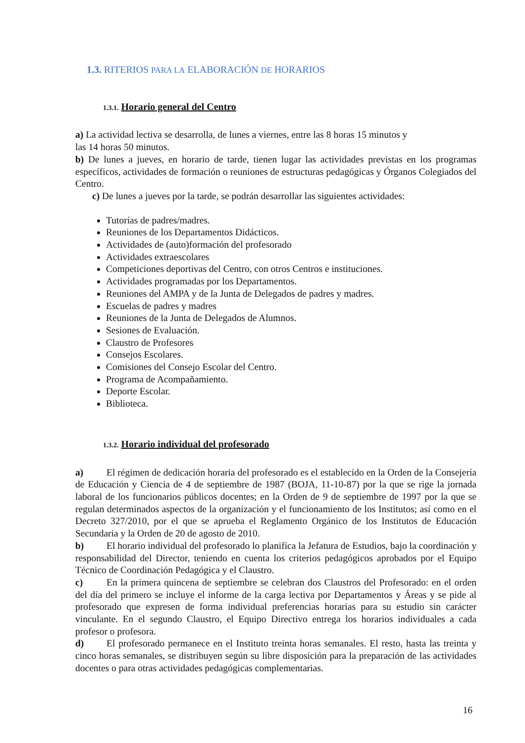1.3. RITERIOS PARA LA ELABORACIÓN DE HORARIOS
1.3.1. Horario general del Centro
a) La actividad lectiva se desarrolla, de lunes a viernes, entre las 8 horas 15 minutos y
las 14 horas 50 minutos.
b) De lunes a jueves, en horario de tarde, tienen lugar las actividades previstas en los programas específicos, actividades de formación o reuniones de estructuras pedagógicas y Órganos Colegiados del Centro.
c) De lunes a jueves por la tarde, se podrán desarrollar las siguientes actividades:
Tutorías de padres/madres.
Reuniones de los Departamentos Didácticos.
Actividades de (auto)formación del profesorado
Actividades extraescolares
Competiciones deportivas del Centro, con otros Centros e instituciones.
Actividades programadas por los Departamentos.
Reuniones del AMPA y de la Junta de Delegados de padres y madres.
Escuelas de padres y madres
Reuniones de la Junta de Delegados de Alumnos.
Sesiones de Evaluación.
Claustro de Profesores
Consejos Escolares.
Comisiones del Consejo Escolar del Centro.
Programa de Acompañamiento.
Deporte Escolar.
Biblioteca.
1.3.2. Horario individual del profesorado
a) El régimen de dedicación horaria del profesorado es el establecido en la Orden de la Consejería de Educación y Ciencia de 4 de septiembre de 1987 (BOJA, 11-10-87) por la que se rige la jornada laboral de los funcionarios públicos docentes; en la Orden de 9 de septiembre de 1997 por la que se regulan determinados aspectos de la organización y el funcionamiento de los Institutos; así como en el Decreto 327/2010, por el que se aprueba el Reglamento Orgánico de los Institutos de Educación Secundaria y la Orden de 20 de agosto de 2010.
b) El horario individual del profesorado lo planifica la Jefatura de Estudios, bajo la coordinación y responsabilidad del Director, teniendo en cuenta los criterios pedagógicos aprobados por el Equipo Técnico de Coordinación Pedagógica y el Claustro.
c) En la primera quincena de septiembre se celebran dos Claustros del Profesorado: en el orden del día del primero se incluye el informe de la carga lectiva por Departamentos y Áreas y se pide al profesorado que expresen de forma individual preferencias horarias para su estudio sin carácter vinculante. En el segundo Claustro, el Equipo Directivo entrega los horarios individuales a cada profesor o profesora.
d) El profesorado permanece en el Instituto treinta horas semanales. El resto, hasta las treinta y cinco horas semanales, se distribuyen según su libre disposición para la preparación de las actividades docentes o para otras actividades pedagógicas complementarias.
16